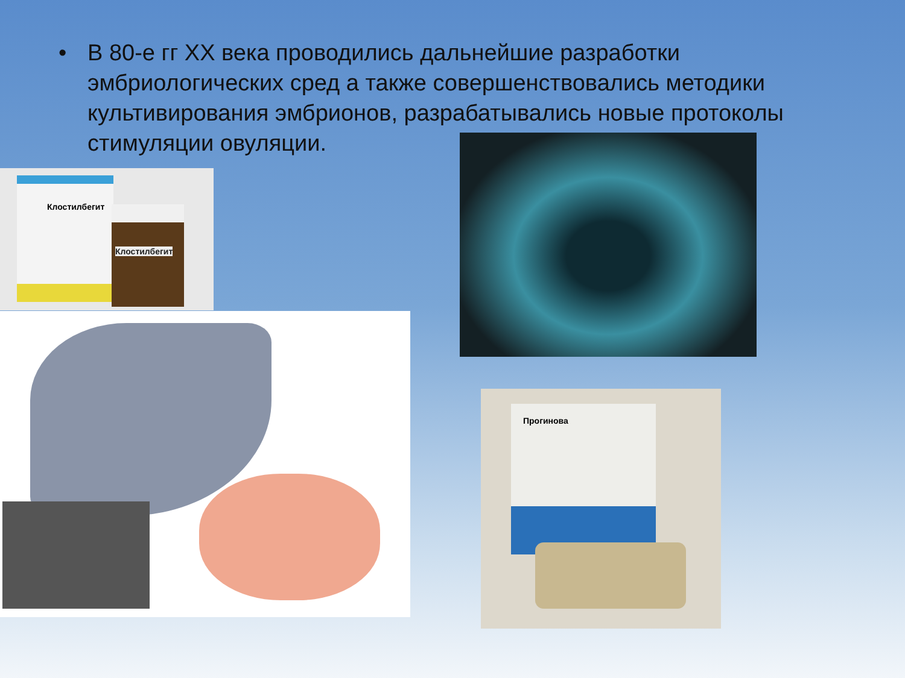• В 80-е гг XX века проводились дальнейшие разработки эмбриологических сред а также совершенствовались методики культивирования эмбрионов, разрабатывались новые протоколы стимуляции овуляции.
Клостилбегит
Клостилбегит
Прогинова